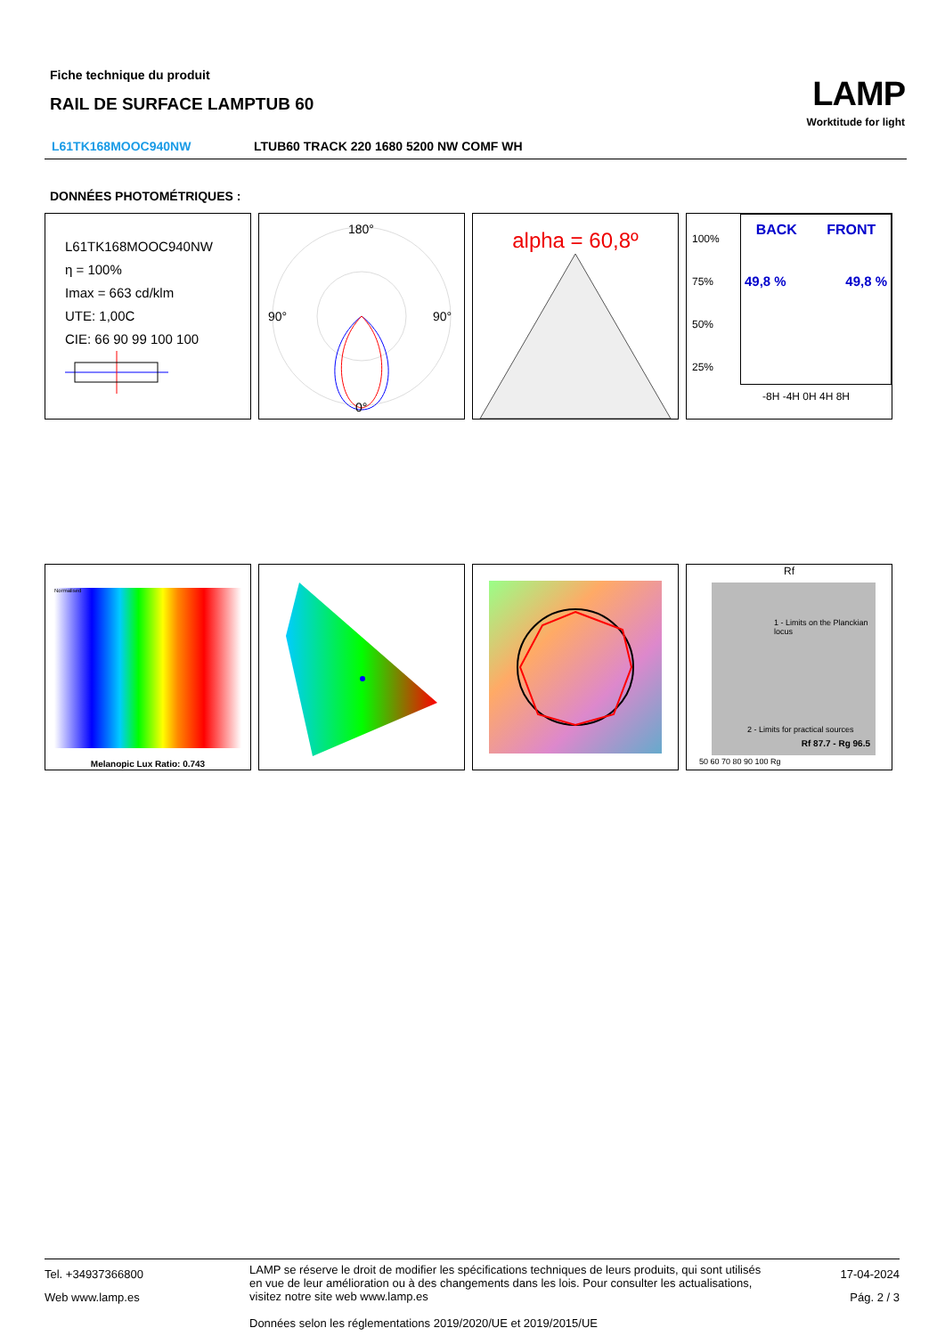Fiche technique du produit
RAIL DE SURFACE LAMPTUB 60
LAMP
Worktitude for light
L61TK168MOOC940NW LTUB60 TRACK 220 1680 5200 NW COMF WH
DONNÉES PHOTOMÉTRIQUES :
L61TK168MOOC940NW
η = 100%
Imax = 663 cd/klm
UTE: 1,00C
CIE: 66 90 99 100 100
180°
90°
90°
0°
alpha = 60,8º
100%
75%
50%
25%
BACK FRONT
49,8 % 49,8 %
-8H -4H 0H 4H 8H
Normalised
Melanopic Lux Ratio: 0.743
Rf
Rf 87.7 - Rg 96.5
1 - Limits on the Planckian locus
2 - Limits for practical sources
50 60 70 80 90 100 Rg
Tel. +34937366800
Web www.lamp.es
LAMP se réserve le droit de modifier les spécifications techniques de leurs produits, qui sont utilisés en vue de leur amélioration ou à des changements dans les lois. Pour consulter les actualisations, visitez notre site web www.lamp.es
Données selon les réglementations 2019/2020/UE et 2019/2015/UE
17-04-2024
Pág. 2 / 3